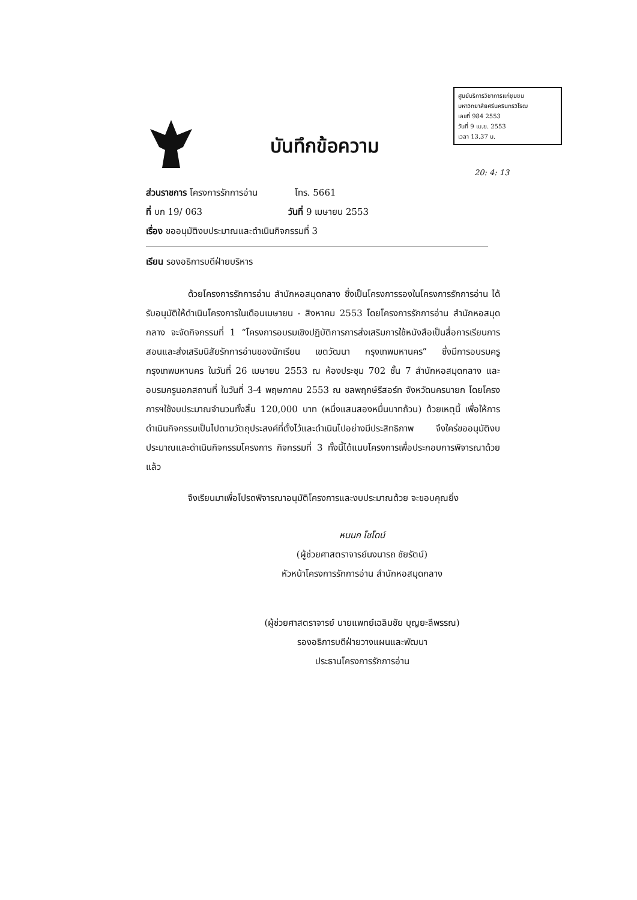ศูนย์บริการวิชาการแก่ชุมชน
มหาวิทยาลัยศรีนครินทรวิโรฒ
เลขที่ 984 2553
วันที่ 9 เม.ย. 2553
เวลา 13.37 น.
บันทึกข้อความ
20: 4: 13
ส่วนราชการ โครงการรักการอ่าน โทร. 5661
ที่ บก 19/ 063 วันที่ 9 เมษายน 2553
เรื่อง ขออนุมัติงบประมาณและดำเนินกิจกรรมที่ 3
เรียน รองอธิการบดีฝ่ายบริหาร
ด้วยโครงการรักการอ่าน สำนักหอสมุดกลาง ซึ่งเป็นโครงการรองในโครงการรักการอ่าน ได้รับอนุมัติให้ดำเนินโครงการในเดือนเมษายน - สิงหาคม 2553 โดยโครงการรักการอ่าน สำนักหอสมุดกลาง จะจัดกิจกรรมที่ 1 “โครงการอบรมเชิงปฏิบัติการการส่งเสริมการใช้หนังสือเป็นสื่อการเรียนการสอนและส่งเสริมนิสัยรักการอ่านของนักเรียน เขตวัฒนา กรุงเทพมหานคร” ซึ่งมีการอบรมครูกรุงเทพมหานคร ในวันที่ 26 เมษายน 2553 ณ ห้องประชุม 702 ชั้น 7 สำนักหอสมุดกลาง และอบรมครูนอกสถานที่ ในวันที่ 3-4 พฤษภาคม 2553 ณ ชลพฤกษ์รีสอร์ท จังหวัดนครนายก โดยโครงการฯใช้งบประมาณจำนวนทั้งสิ้น 120,000 บาท (หนึ่งแสนสองหมื่นบาทถ้วน) ด้วยเหตุนี้ เพื่อให้การดำเนินกิจกรรมเป็นไปตามวัตถุประสงค์ที่ตั้งไว้และดำเนินไปอย่างมีประสิทธิภาพ จึงใคร่ขออนุมัติงบประมาณและดำเนินกิจกรรมโครงการ กิจกรรมที่ 3 ทั้งนี้ได้แนบโครงการเพื่อประกอบการพิจารณาด้วยแล้ว
จึงเรียนมาเพื่อโปรดพิจารณาอนุมัติโครงการและงบประมาณด้วย จะขอบคุณยิ่ง
หนนก โชโดน์
(ผู้ช่วยศาสตราจารย์นงนารถ ชัยรัตน์)
หัวหน้าโครงการรักการอ่าน สำนักหอสมุดกลาง
(ผู้ช่วยศาสตราจารย์ นายแพทย์เฉลิมชัย บุญยะลีพรรณ)
รองอธิการบดีฝ่ายวางแผนและพัฒนา
ประธานโครงการรักการอ่าน